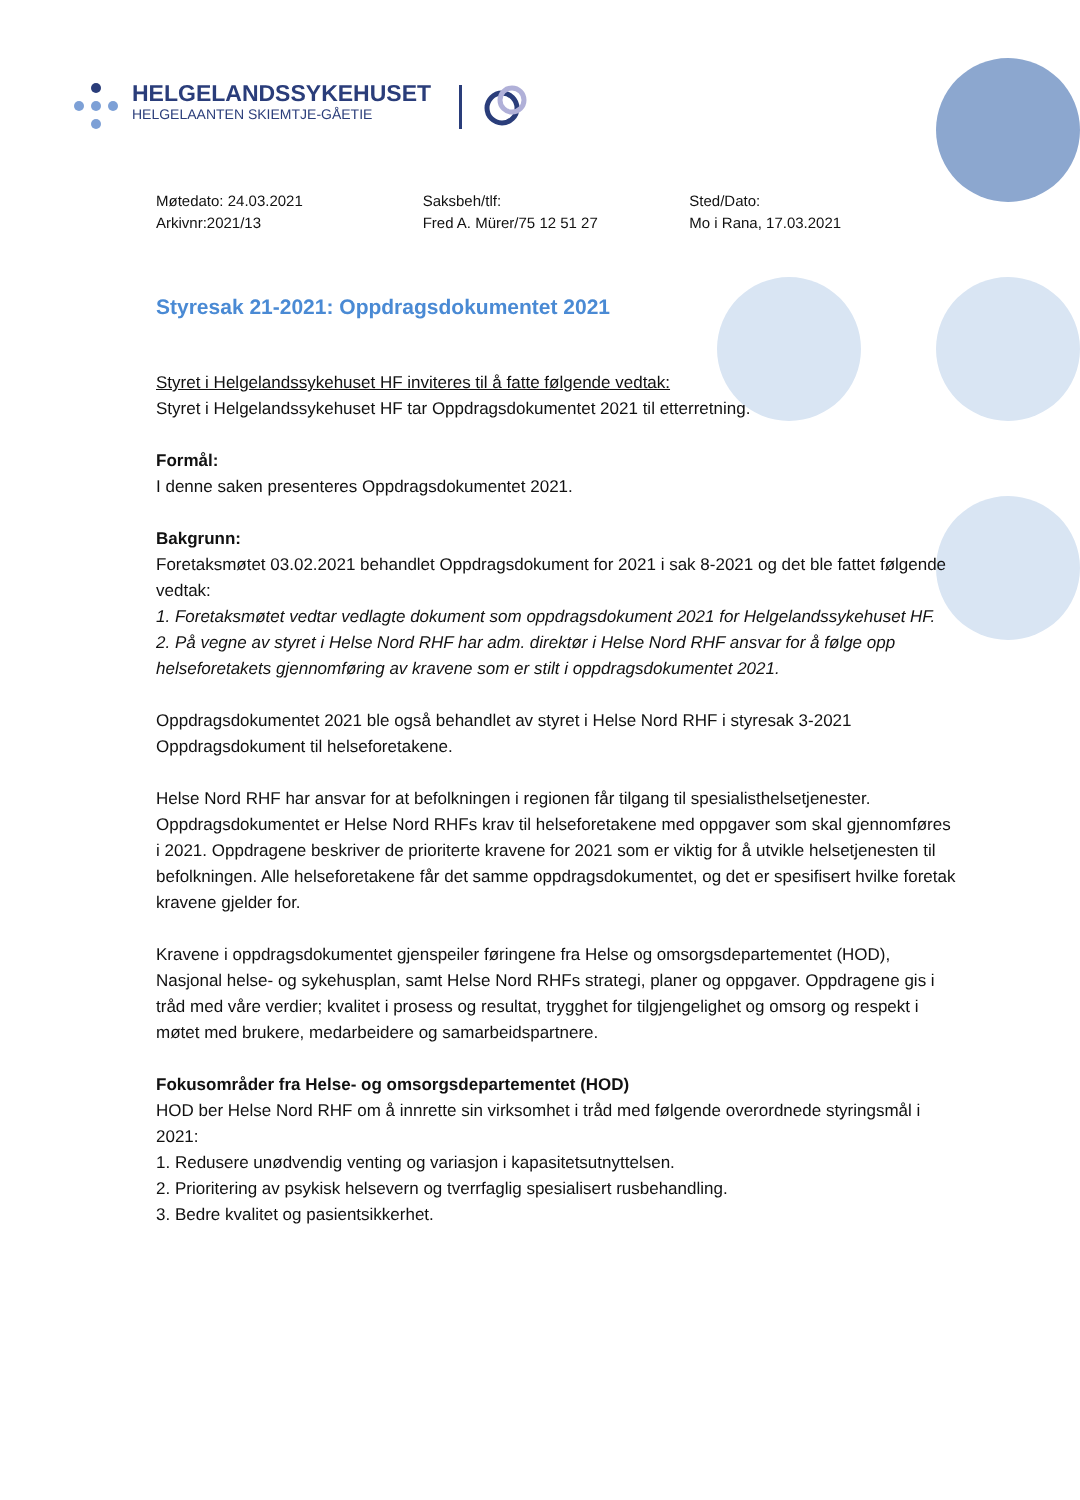HELGELANDSSYKEHUSET
HELGELAANTEN SKIEMTJE-GÅETIE
Møtedato: 24.03.2021
Arkivnr:2021/13
Saksbeh/tlf:
Fred A. Mürer/75 12 51 27
Sted/Dato:
Mo i Rana, 17.03.2021
Styresak 21-2021: Oppdragsdokumentet 2021
Styret i Helgelandssykehuset HF inviteres til å fatte følgende vedtak:
Styret i Helgelandssykehuset HF tar Oppdragsdokumentet 2021 til etterretning.
Formål:
I denne saken presenteres Oppdragsdokumentet 2021.
Bakgrunn:
Foretaksmøtet 03.02.2021 behandlet Oppdragsdokument for 2021 i sak 8-2021 og det ble fattet følgende vedtak:
1. Foretaksmøtet vedtar vedlagte dokument som oppdragsdokument 2021 for Helgelandssykehuset HF.
2. På vegne av styret i Helse Nord RHF har adm. direktør i Helse Nord RHF ansvar for å følge opp helseforetakets gjennomføring av kravene som er stilt i oppdragsdokumentet 2021.
Oppdragsdokumentet 2021 ble også behandlet av styret i Helse Nord RHF i styresak 3-2021 Oppdragsdokument til helseforetakene.
Helse Nord RHF har ansvar for at befolkningen i regionen får tilgang til spesialisthelsetjenester. Oppdragsdokumentet er Helse Nord RHFs krav til helseforetakene med oppgaver som skal gjennomføres i 2021. Oppdragene beskriver de prioriterte kravene for 2021 som er viktig for å utvikle helsetjenesten til befolkningen. Alle helseforetakene får det samme oppdragsdokumentet, og det er spesifisert hvilke foretak kravene gjelder for.
Kravene i oppdragsdokumentet gjenspeiler føringene fra Helse og omsorgsdepartementet (HOD), Nasjonal helse- og sykehusplan, samt Helse Nord RHFs strategi, planer og oppgaver. Oppdragene gis i tråd med våre verdier; kvalitet i prosess og resultat, trygghet for tilgjengelighet og omsorg og respekt i møtet med brukere, medarbeidere og samarbeidspartnere.
Fokusområder fra Helse- og omsorgsdepartementet (HOD)
HOD ber Helse Nord RHF om å innrette sin virksomhet i tråd med følgende overordnede styringsmål i 2021:
1. Redusere unødvendig venting og variasjon i kapasitetsutnyttelsen.
2. Prioritering av psykisk helsevern og tverrfaglig spesialisert rusbehandling.
3. Bedre kvalitet og pasientsikkerhet.